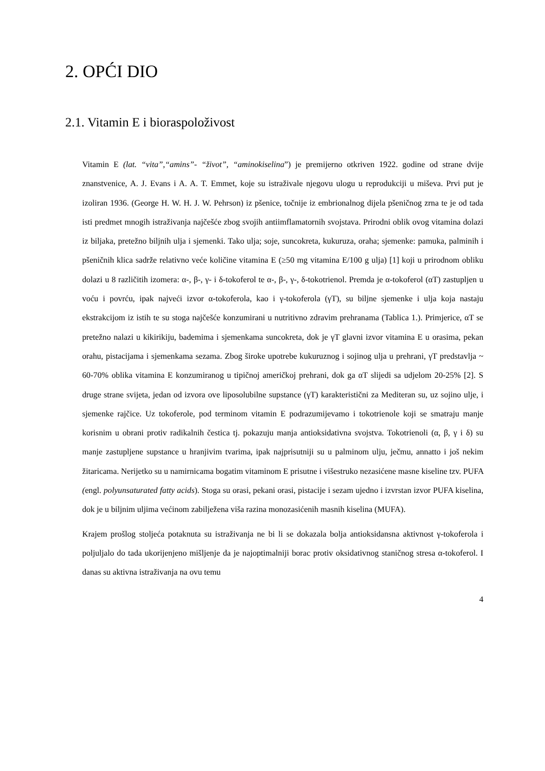2. OPĆI DIO
2.1. Vitamin E i bioraspoloživost
Vitamin E (lat. “vita”,“amins”- “život”, “aminokiselina”) je premijerno otkriven 1922. godine od strane dvije znanstvenice, A. J. Evans i A. A. T. Emmet, koje su istraživale njegovu ulogu u reprodukciji u miševa. Prvi put je izoliran 1936. (George H. W. H. J. W. Pehrson) iz pšenice, točnije iz embrionalnog dijela pšeničnog zrna te je od tada isti predmet mnogih istraživanja najčešće zbog svojih antiimflamatornih svojstava. Prirodni oblik ovog vitamina dolazi iz biljaka, pretežno biljnih ulja i sjemenki. Tako ulja; soje, suncokreta, kukuruza, oraha; sjemenke: pamuka, palminih i pšeničnih klica sadrže relativno veće količine vitamina E (≥50 mg vitamina E/100 g ulja) [1] koji u prirodnom obliku dolazi u 8 različitih izomera: α-, β-, γ- i δ-tokoferol te α-, β-, γ-, δ-tokotrienol. Premda je α-tokoferol (αT) zastupljen u voću i povrću, ipak najveći izvor α-tokoferola, kao i γ-tokoferola (γT), su biljne sjemenke i ulja koja nastaju ekstrakcijom iz istih te su stoga najčešće konzumirani u nutritivno zdravim prehranama (Tablica 1.). Primjerice, αT se pretežno nalazi u kikirikiju, bademima i sjemenkama suncokreta, dok je γT glavni izvor vitamina E u orasima, pekan orahu, pistacijama i sjemenkama sezama. Zbog široke upotrebe kukuruznog i sojinog ulja u prehrani, γT predstavlja ~ 60-70% oblika vitamina E konzumiranog u tipičnoj američkoj prehrani, dok ga αT slijedi sa udjelom 20-25% [2]. S druge strane svijeta, jedan od izvora ove liposolubilne supstance (γT) karakteristični za Mediteran su, uz sojino ulje, i sjemenke rajčice. Uz tokoferole, pod terminom vitamin E podrazumijevamo i tokotrienole koji se smatraju manje korisnim u obrani protiv radikalnih čestica tj. pokazuju manja antioksidativna svojstva. Tokotrienoli (α, β, γ i δ) su manje zastupljene supstance u hranjivim tvarima, ipak najprisutniji su u palminom ulju, ječmu, annatto i još nekim žitaricama. Nerijetko su u namirnicama bogatim vitaminom E prisutne i višestruko nezasićene masne kiseline tzv. PUFA (engl. polyunsaturated fatty acids). Stoga su orasi, pekani orasi, pistacije i sezam ujedno i izvrstan izvor PUFA kiselina, dok je u biljnim uljima većinom zabilježena viša razina monozasićenih masnih kiselina (MUFA).
Krajem prošlog stoljeća potaknuta su istraživanja ne bi li se dokazala bolja antioksidansna aktivnost γ-tokoferola i poljuljalo do tada ukorijenjeno mišljenje da je najoptimalniji borac protiv oksidativnog staničnog stresa α-tokoferol. I danas su aktivna istraživanja na ovu temu
4